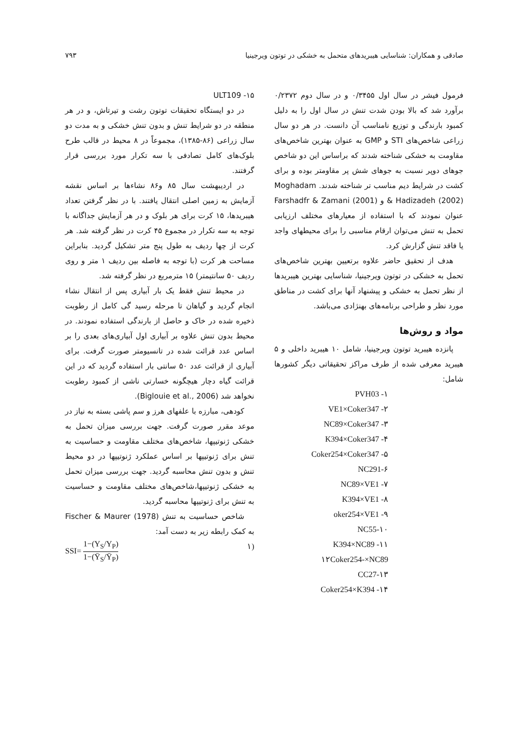صادقی و همکاران: شناسایی هیبریدهای متحمل به خشکی در توتون ویرجینیا ۷۹۳
فرمول فیشر در سال اول ۰/۳۴۵۵ و در سال دوم ۰/۲۳۷۲ برآورد شد که بالا بودن شدت تنش در سال اول را به دلیل کمبود بارندگی و توزیع نامناسب آن دانست. در هر دو سال زراعی شاخص‌های STI و GMP به عنوان بهترین شاخص‌های مقاومت به خشکی شناخته شدند که براساس این دو شاخص جوهای دوپر نسبت به جوهای شش پر مقاومتر بوده و برای کشت در شرایط دیم مناسب تر شناخته شدند. Moghadam & Hadizadeh (2002) و Farshadfr & Zamani (2001) عنوان نمودند که با استفاده از معیارهای مختلف ارزیابی تحمل به تنش می‌توان ارقام مناسبی را برای محیطهای واجد یا فاقد تنش گزارش کرد.
هدف از تحقیق حاضر علاوه برتعیین بهترین شاخص‌های تحمل به خشکی در توتون ویرجینیا، شناسایی بهترین هیبریدها از نظر تحمل به خشکی و پیشنهاد آنها برای کشت در مناطق مورد نظر و طراحی برنامه‌های بهنژادی می‌باشد.
مواد و روش‌ها
پانزده هیبرید توتون ویرجینیا، شامل ۱۰ هیبرید داخلی و ۵ هیبرید معرفی شده از طرف مراکز تحقیقاتی دیگر کشورها شامل:
۱- PVH03
۲- VE1×Coker347
۳- NC89×Coker347
۴- K394×Coker347
۵- Coker254×Coker347
۶-NC291
۷- NC89×VE1
۸- K394×VE1
۹- oker254×VE1
۱۰-NC55
۱۱- K394×NC89
۱۲Coker254-×NC89
۱۳-CC27
۱۴- Coker254×K394
۱۵- ULT109
در دو ایستگاه تحقیقات توتون رشت و تیرتاش، و در هر منطقه در دو شرایط تنش و بدون تنش خشکی و به مدت دو سال زراعی (۸۶-۱۳۸۵)، مجموعاً در ۸ محیط در قالب طرح بلوک‌های کامل تصادفی با سه تکرار مورد بررسی قرار گرفتند.
در اردیبهشت سال ۸۵ و۸۶ نشاءها بر اساس نقشه آزمایش به زمین اصلی انتقال یافتند. با در نظر گرفتن تعداد هیبریدها، ۱۵ کرت برای هر بلوک و در هر آزمایش جداگانه با توجه به سه تکرار در مجموع ۴۵ کرت در نظر گرفته شد. هر کرت از چها ردیف به طول پنج متر تشکیل گردید. بنابراین مساحت هر کرت (با توجه به فاصله بین ردیف ۱ متر و روی ردیف ۵۰ سانتیمتر) ۱۵ مترمربع در نظر گرفته شد.
در محیط تنش فقط یک بار آبیاری پس از انتقال نشاء انجام گردید و گیاهان تا مرحله رسید گی کامل از رطوبت ذخیره شده در خاک و حاصل از بارندگی استفاده نمودند. در محیط بدون تنش علاوه بر آبیاری اول آبیاری‌های بعدی را بر اساس عدد قرائت شده در تانسیومتر صورت گرفت. برای آبیاری از قرائت عدد ۵۰ سانتی بار استفاده گردید که در این قرائت گیاه دچار هیچگونه خسارتی ناشی از کمبود رطوبت نخواهد شد (Biglouie et al., 2006).
کودهی، مبارزه با علفهای هرز و سم پاشی بسته به نیاز در موعد مقرر صورت گرفت. جهت بررسی میزان تحمل به خشکی ژنوتیپها، شاخص‌های مختلف مقاومت و حساسیت به تنش برای ژنوتیپها بر اساس عملکرد ژنوتیپها در دو محیط تنش و بدون تنش محاسبه گردید. جهت بررسی میزان تحمل به خشکی ژنوتیپها،شاخص‌های مختلف مقاومت و حساسیت به تنش برای ژنوتیپها محاسبه گردید.
شاخص حساسیت به تنش Fischer & Maurer (1978) به کمک رابطه زیر به دست آمد:
(۱ SSI= 1−(Y<sub>S</sub>/Y<sub>P</sub>) 1−(Ȳ<sub>S</sub>/Ȳ<sub>P</sub>)